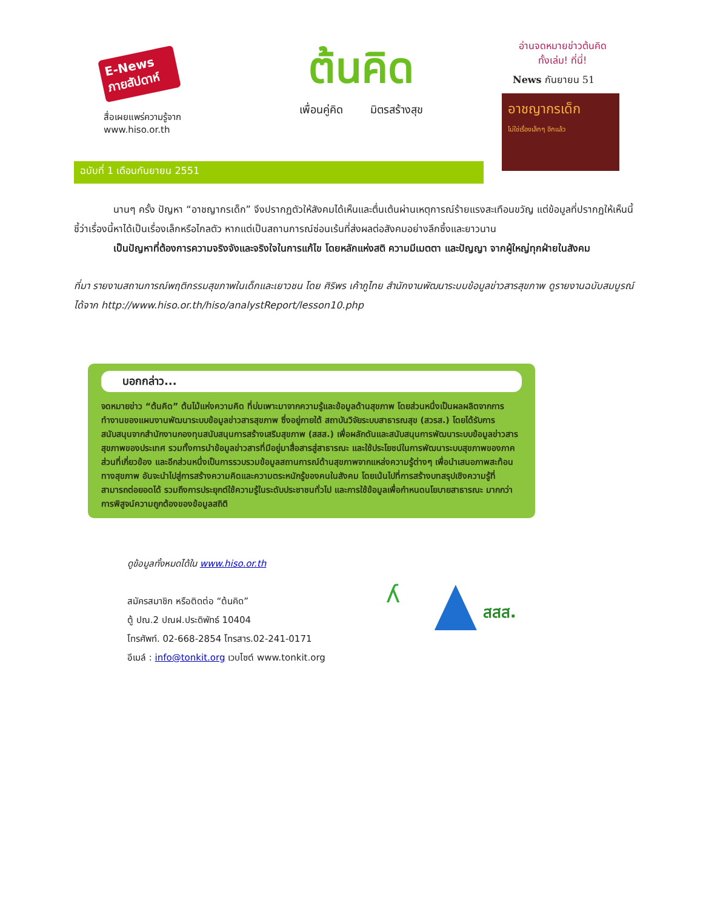E-News ภายสัปดาห์
สื่อเผยแพร่ความรู้จาก
www.hiso.or.th
ต้นคิด
เพื่อนคู่คิด มิตรสร้างสุข
อ่านจดหมายข่าวต้นคิด
ทั้งเล่ม! ที่นี่!
News กันยายน 51
อาชญากรเด็ก
ไม่ใช่เรื่องเล็กๆ อีกแล้ว
ฉบับที่ 1 เดือนกันยายน 2551
นานๆ ครั้ง ปัญหา “อาชญากรเด็ก” จึงปรากฏตัวให้สังคมได้เห็นและตื่นเต้นผ่านเหตุการณ์ร้ายแรงสะเทือนขวัญ แต่ข้อมูลที่ปรากฏให้เห็นนี้ชี้ว่าเรื่องนี้หาได้เป็นเรื่องเล็กหรือไกลตัว หากแต่เป็นสถานการณ์ซ่อนเร้นที่ส่งผลต่อสังคมอย่างลึกซึ้งและยาวนาน
เป็นปัญหาที่ต้องการความจริงจังและจริงใจในการแก้ไข โดยหลักแห่งสติ ความมีเมตตา และปัญญา จากผู้ใหญ่ทุกฝ่ายในสังคม
ที่มา รายงานสถานการณ์พฤติกรรมสุขภาพในเด็กและเยาวชน โดย ศิริพร เค้าภูไทย สำนักงานพัฒนาระบบข้อมูลข่าวสารสุขภาพ ดูรายงานฉบับสมบูรณ์ได้จาก http://www.hiso.or.th/hiso/analystReport/lesson10.php
บอกกล่าว...
จดหมายข่าว “ต้นคิด” ต้นไม้แห่งความคิด ที่บ่มเพาะมาจากความรู้และข้อมูลด้านสุขภาพ โดยส่วนหนึ่งเป็นผลผลิตจากการทำงานของแผนงานพัฒนาระบบข้อมูลข่าวสารสุขภาพ ซึ่งอยู่ภายใต้ สถาบันวิจัยระบบสาธารณสุข (สวรส.) โดยได้รับการสนับสนุนจากสำนักงานกองทุนสนับสนุนการสร้างเสริมสุขภาพ (สสส.) เพื่อผลักดันและสนับสนุนการพัฒนาระบบข้อมูลข่าวสารสุขภาพของประเทศ รวมทั้งการนำข้อมูลข่าวสารที่มีอยู่มาสื่อสารสู่สาธารณะ และใช้ประโยชน์ในการพัฒนาระบบสุขภาพของภาคส่วนที่เกี่ยวข้อง และอีกส่วนหนึ่งเป็นการรวบรวมข้อมูลสถานการณ์ด้านสุขภาพจากแหล่งความรู้ต่างๆ เพื่อนำเสนอภาพสะท้อนทางสุขภาพ อันจะนำไปสู่การสร้างความคิดและความตระหนักรู้ของคนในสังคม โดยเน้นไปที่การสร้างบทสรุปเชิงความรู้ที่สามารถต่อยอดได้ รวมถึงการประยุกต์ใช้ความรู้ในระดับประชาชนทั่วไป และการใช้ข้อมูลเพื่อกำหนดนโยบายสาธารณะ มากกว่าการพิสูจน์ความถูกต้องของข้อมูลสถิติ
ดูข้อมูลทั้งหมดได้ใน www.hiso.or.th
สมัครสมาชิก หรือติดต่อ “ต้นคิด”
ตู้ ปณ.2 ปณฝ.ประดิพัทธ์ 10404
โทรศัพท์. 02-668-2854 โทรสาร.02-241-0171
อีเมล์ : info@tonkit.org เวบไซต์ www.tonkit.org
ʎ
สสส.